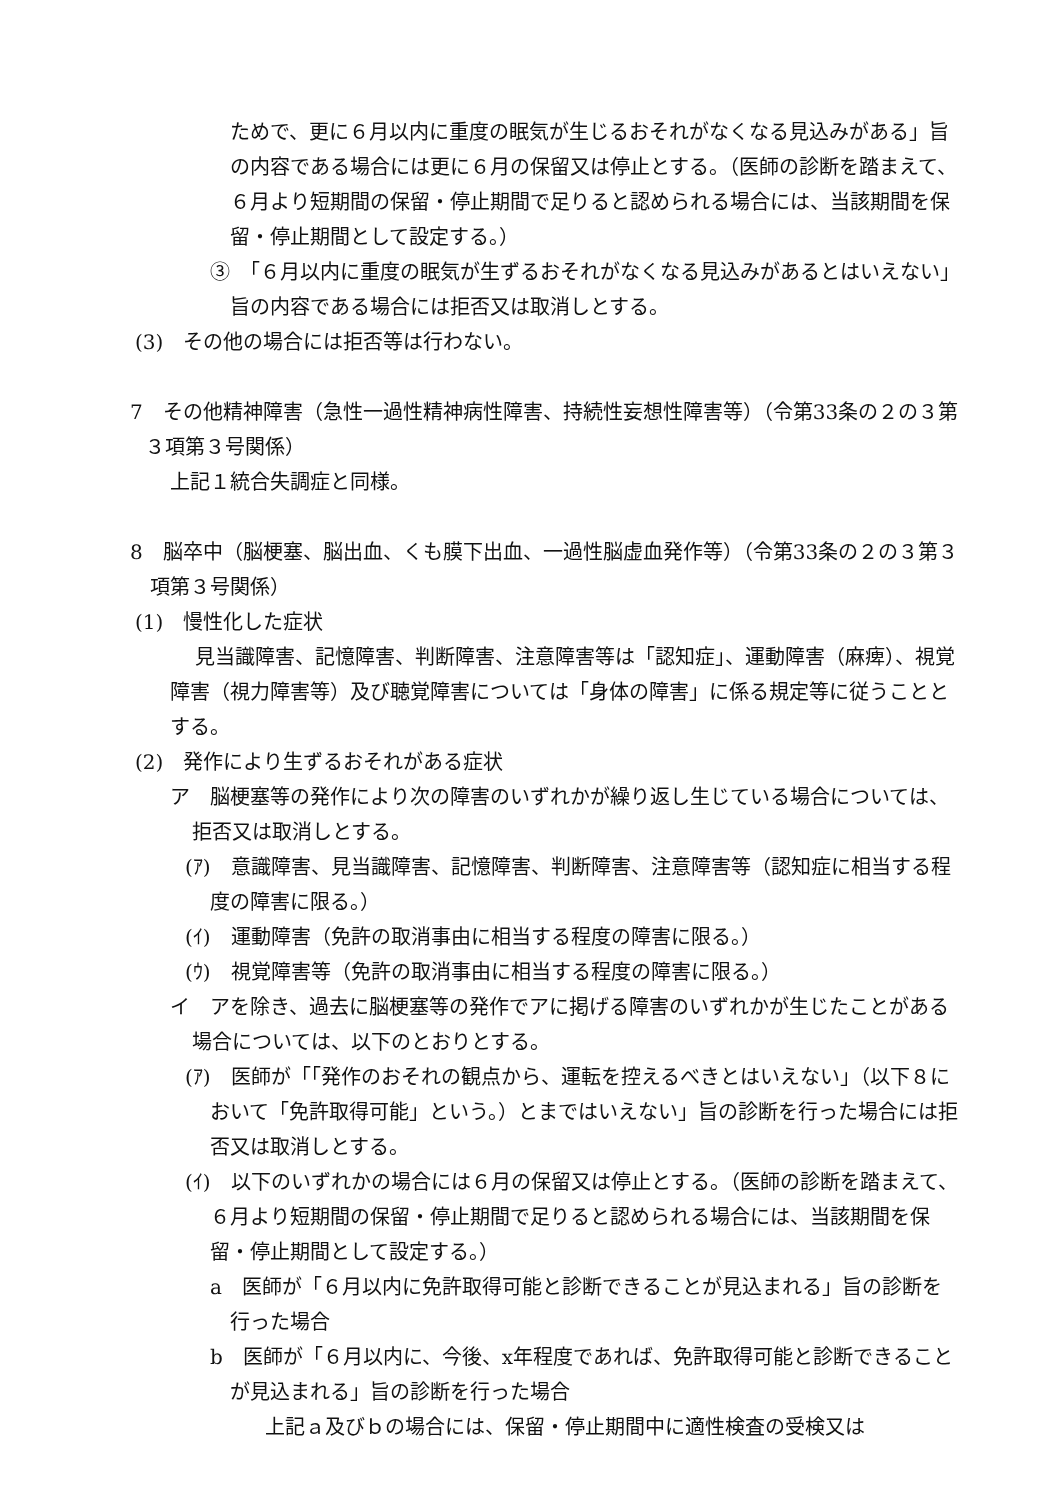ためで、更に６月以内に重度の眠気が生じるおそれがなくなる見込みがある」旨の内容である場合には更に６月の保留又は停止とする。（医師の診断を踏まえて、６月より短期間の保留・停止期間で足りると認められる場合には、当該期間を保留・停止期間として設定する。）
③　「６月以内に重度の眠気が生ずるおそれがなくなる見込みがあるとはいえない」旨の内容である場合には拒否又は取消しとする。
(3)　その他の場合には拒否等は行わない。
7　その他精神障害（急性一過性精神病性障害、持続性妄想性障害等）（令第33条の２の３第３項第３号関係）
上記１統合失調症と同様。
8　脳卒中（脳梗塞、脳出血、くも膜下出血、一過性脳虚血発作等）（令第33条の２の３第３項第３号関係）
(1)　慢性化した症状
見当識障害、記憶障害、判断障害、注意障害等は「認知症」、運動障害（麻痺）、視覚障害（視力障害等）及び聴覚障害については「身体の障害」に係る規定等に従うこととする。
(2)　発作により生ずるおそれがある症状
ア　脳梗塞等の発作により次の障害のいずれかが繰り返し生じている場合については、拒否又は取消しとする。
(ｱ)　意識障害、見当識障害、記憶障害、判断障害、注意障害等（認知症に相当する程度の障害に限る。）
(ｲ)　運動障害（免許の取消事由に相当する程度の障害に限る。）
(ｳ)　視覚障害等（免許の取消事由に相当する程度の障害に限る。）
イ　アを除き、過去に脳梗塞等の発作でアに掲げる障害のいずれかが生じたことがある場合については、以下のとおりとする。
(ｱ)　医師が「「発作のおそれの観点から、運転を控えるべきとはいえない」（以下８において「免許取得可能」という。）とまではいえない」旨の診断を行った場合には拒否又は取消しとする。
(ｲ)　以下のいずれかの場合には６月の保留又は停止とする。（医師の診断を踏まえて、６月より短期間の保留・停止期間で足りると認められる場合には、当該期間を保留・停止期間として設定する。）
a　医師が「６月以内に免許取得可能と診断できることが見込まれる」旨の診断を行った場合
b　医師が「６月以内に、今後、x年程度であれば、免許取得可能と診断できることが見込まれる」旨の診断を行った場合
上記ａ及びｂの場合には、保留・停止期間中に適性検査の受検又は